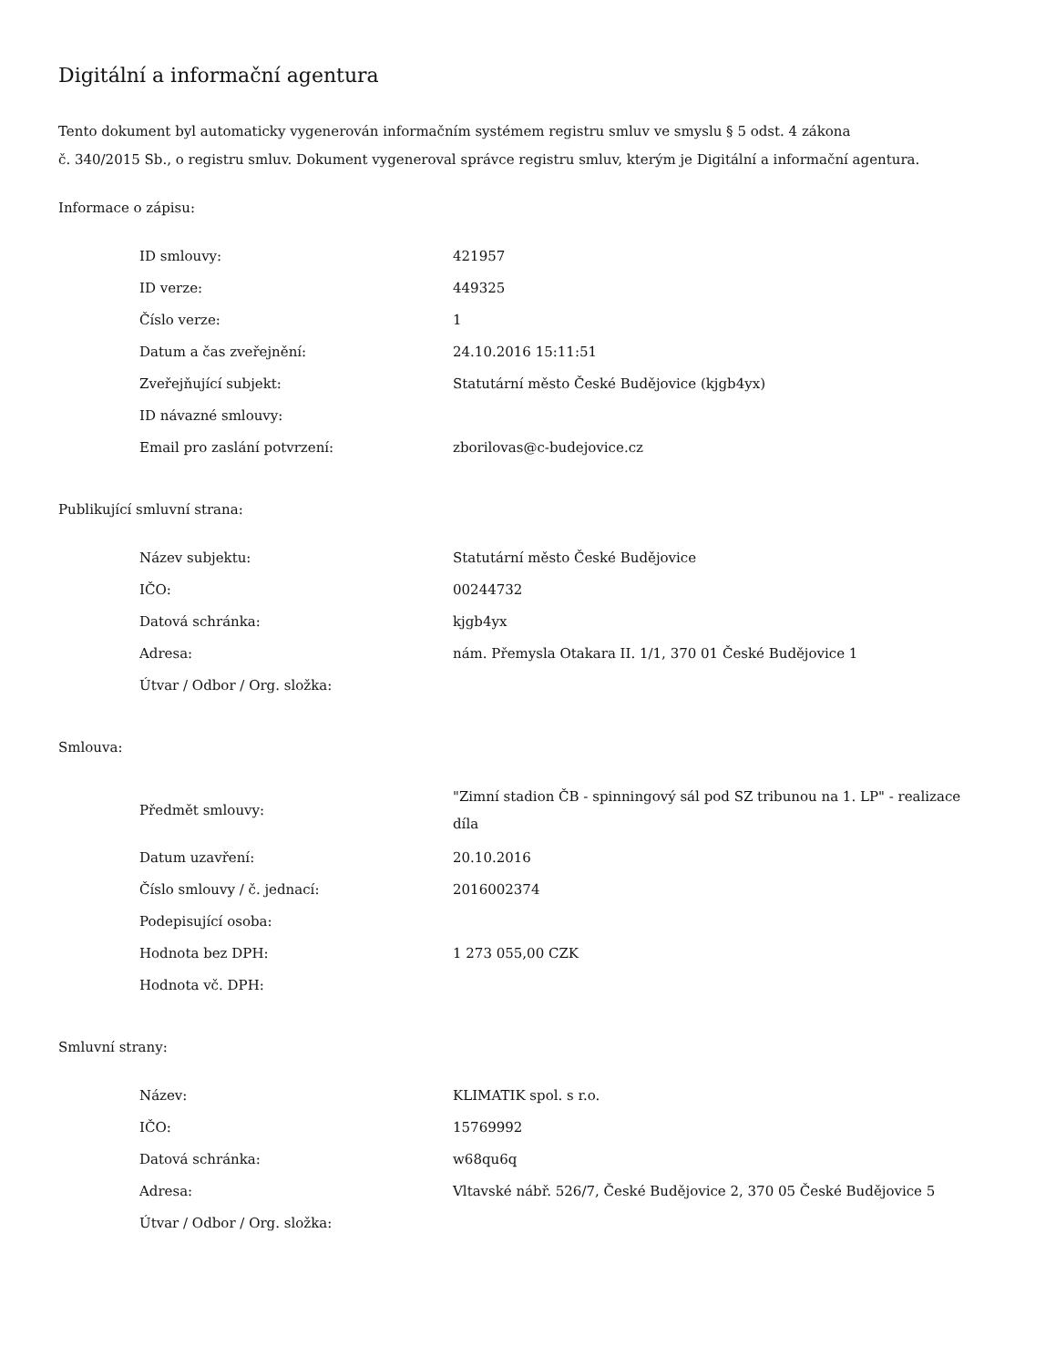Digitální a informační agentura
Tento dokument byl automaticky vygenerován informačním systémem registru smluv ve smyslu § 5 odst. 4 zákona
č. 340/2015 Sb., o registru smluv. Dokument vygeneroval správce registru smluv, kterým je Digitální a informační agentura.
Informace o zápisu:
| ID smlouvy: | 421957 |
| ID verze: | 449325 |
| Číslo verze: | 1 |
| Datum a čas zveřejnění: | 24.10.2016 15:11:51 |
| Zveřejňující subjekt: | Statutární město České Budějovice (kjgb4yx) |
| ID návazné smlouvy: | |
| Email pro zaslání potvrzení: | zborilovas@c-budejovice.cz |
Publikující smluvní strana:
| Název subjektu: | Statutární město České Budějovice |
| IČO: | 00244732 |
| Datová schránka: | kjgb4yx |
| Adresa: | nám. Přemysla Otakara II. 1/1, 370 01 České Budějovice 1 |
| Útvar / Odbor / Org. složka: | |
Smlouva:
| Předmět smlouvy: | "Zimní stadion ČB - spinningový sál pod SZ tribunou na 1. LP" - realizace díla |
| Datum uzavření: | 20.10.2016 |
| Číslo smlouvy / č. jednací: | 2016002374 |
| Podepisující osoba: | |
| Hodnota bez DPH: | 1 273 055,00 CZK |
| Hodnota vč. DPH: | |
Smluvní strany:
| Název: | KLIMATIK spol. s r.o. |
| IČO: | 15769992 |
| Datová schránka: | w68qu6q |
| Adresa: | Vltavské nábř. 526/7, České Budějovice 2, 370 05 České Budějovice 5 |
| Útvar / Odbor / Org. složka: | |